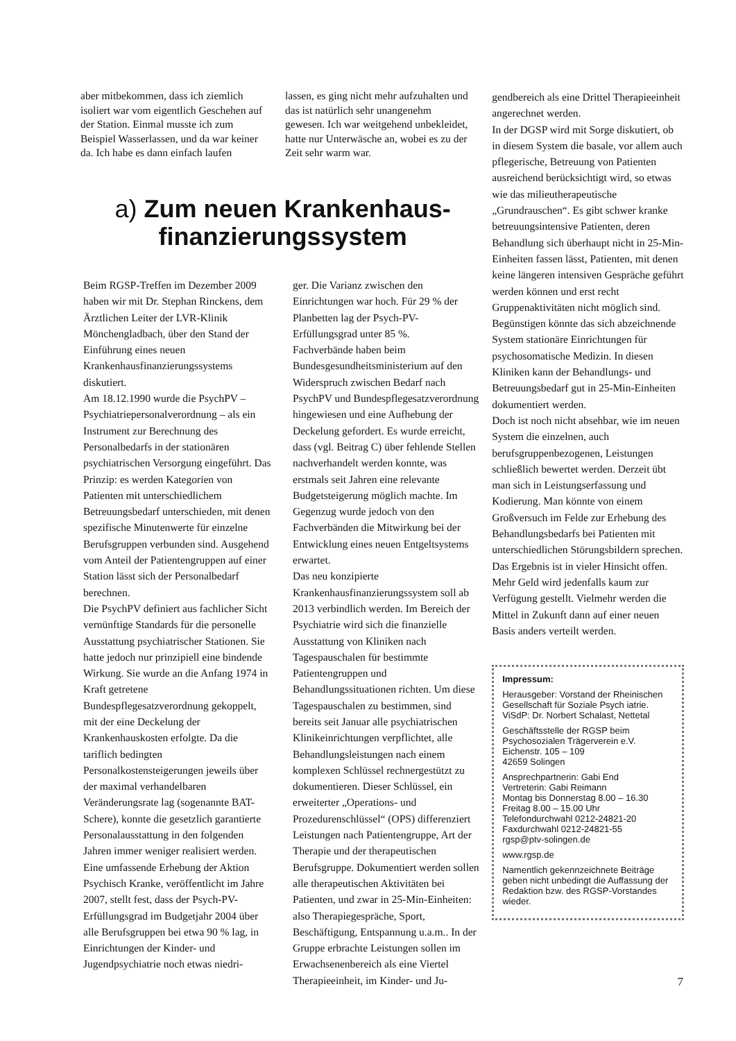aber mitbekommen, dass ich ziemlich isoliert war vom eigentlich Geschehen auf der Station. Einmal musste ich zum Beispiel Wasserlassen, und da war keiner da. Ich habe es dann einfach laufen
lassen, es ging nicht mehr aufzuhalten und das ist natürlich sehr unangenehm gewesen. Ich war weitgehend unbekleidet, hatte nur Unterwäsche an, wobei es zu der Zeit sehr warm war.
a) Zum neuen Krankenhaus-
finanzierungssystem
Beim RGSP-Treffen im Dezember 2009 haben wir mit Dr. Stephan Rinckens, dem Ärztlichen Leiter der LVR-Klinik Mönchengladbach, über den Stand der Einführung eines neuen Krankenhausfinanzierungssystems diskutiert.
Am 18.12.1990 wurde die PsychPV – Psychiatriepersonalverordnung – als ein Instrument zur Berechnung des Personalbedarfs in der stationären psychiatrischen Versorgung eingeführt. Das Prinzip: es werden Kategorien von Patienten mit unterschiedlichem Betreuungsbedarf unterschieden, mit denen spezifische Minutenwerte für einzelne Berufsgruppen verbunden sind. Ausgehend vom Anteil der Patientengruppen auf einer Station lässt sich der Personalbedarf berechnen.
Die PsychPV definiert aus fachlicher Sicht vernünftige Standards für die personelle Ausstattung psychiatrischer Stationen. Sie hatte jedoch nur prinzipiell eine bindende Wirkung. Sie wurde an die Anfang 1974 in Kraft getretene Bundespflegesatzverordnung gekoppelt, mit der eine Deckelung der Krankenhauskosten erfolgte. Da die tariflich bedingten Personalkostensteigerungen jeweils über der maximal verhandelbaren Veränderungsrate lag (sogenannte BAT-Schere), konnte die gesetzlich garantierte Personalausstattung in den folgenden Jahren immer weniger realisiert werden.
Eine umfassende Erhebung der Aktion Psychisch Kranke, veröffentlicht im Jahre 2007, stellt fest, dass der Psych-PV-Erfüllungsgrad im Budgetjahr 2004 über alle Berufsgruppen bei etwa 90 % lag, in Einrichtungen der Kinder- und Jugendpsychiatrie noch etwas niedri-
ger. Die Varianz zwischen den Einrichtungen war hoch. Für 29 % der Planbetten lag der Psych-PV-Erfüllungsgrad unter 85 %.
Fachverbände haben beim Bundesgesundheitsministerium auf den Widerspruch zwischen Bedarf nach PsychPV und Bundespflegesatzverordnung hingewiesen und eine Aufhebung der Deckelung gefordert. Es wurde erreicht, dass (vgl. Beitrag C) über fehlende Stellen nachverhandelt werden konnte, was erstmals seit Jahren eine relevante Budgetsteigerung möglich machte. Im Gegenzug wurde jedoch von den Fachverbänden die Mitwirkung bei der Entwicklung eines neuen Entgeltsystems erwartet.
Das neu konzipierte Krankenhausfinanzierungssystem soll ab 2013 verbindlich werden. Im Bereich der Psychiatrie wird sich die finanzielle Ausstattung von Kliniken nach Tagespauschalen für bestimmte Patientengruppen und Behandlungssituationen richten. Um diese Tagespauschalen zu bestimmen, sind bereits seit Januar alle psychiatrischen Klinikeinrichtungen verpflichtet, alle Behandlungsleistungen nach einem komplexen Schlüssel rechnergestützt zu dokumentieren. Dieser Schlüssel, ein erweiterter „Operations- und Prozedurenschlüssel“ (OPS) differenziert Leistungen nach Patientengruppe, Art der Therapie und der therapeutischen Berufsgruppe. Dokumentiert werden sollen alle therapeutischen Aktivitäten bei Patienten, und zwar in 25-Min-Einheiten: also Therapiegespräche, Sport, Beschäftigung, Entspannung u.a.m.. In der Gruppe erbrachte Leistungen sollen im Erwachsenenbereich als eine Viertel Therapieeinheit, im Kinder- und Ju-
gendbereich als eine Drittel Therapieeinheit angerechnet werden.
In der DGSP wird mit Sorge diskutiert, ob in diesem System die basale, vor allem auch pflegerische, Betreuung von Patienten ausreichend berücksichtigt wird, so etwas wie das milieutherapeutische „Grundrauschen“. Es gibt schwer kranke betreuungsintensive Patienten, deren Behandlung sich überhaupt nicht in 25-Min-Einheiten fassen lässt, Patienten, mit denen keine längeren intensiven Gespräche geführt werden können und erst recht Gruppenaktivitäten nicht möglich sind. Begünstigen könnte das sich abzeichnende System stationäre Einrichtungen für psychosomatische Medizin. In diesen Kliniken kann der Behandlungs- und Betreuungsbedarf gut in 25-Min-Einheiten dokumentiert werden.
Doch ist noch nicht absehbar, wie im neuen System die einzelnen, auch berufsgruppenbezogenen, Leistungen schließlich bewertet werden. Derzeit übt man sich in Leistungserfassung und Kodierung. Man könnte von einem Großversuch im Felde zur Erhebung des Behandlungsbedarfs bei Patienten mit unterschiedlichen Störungsbildern sprechen. Das Ergebnis ist in vieler Hinsicht offen. Mehr Geld wird jedenfalls kaum zur Verfügung gestellt. Vielmehr werden die Mittel in Zukunft dann auf einer neuen Basis anders verteilt werden.
Impressum:
Herausgeber: Vorstand der Rheinischen Gesellschaft für Soziale Psych iatrie. ViSdP: Dr. Norbert Schalast, Nettetal
Geschäftsstelle der RGSP beim Psychosozialen Trägerverein e.V.
Eichenstr. 105 – 109
42659 Solingen
Ansprechpartnerin: Gabi End
Vertreterin: Gabi Reimann
Montag bis Donnerstag 8.00 – 16.30
Freitag 8.00 – 15.00 Uhr
Telefondurchwahl 0212-24821-20
Faxdurchwahl 0212-24821-55
rgsp@ptv-solingen.de
www.rgsp.de
Namentlich gekennzeichnete Beiträge geben nicht unbedingt die Auffassung der Redaktion bzw. des RGSP-Vorstandes wieder.
7